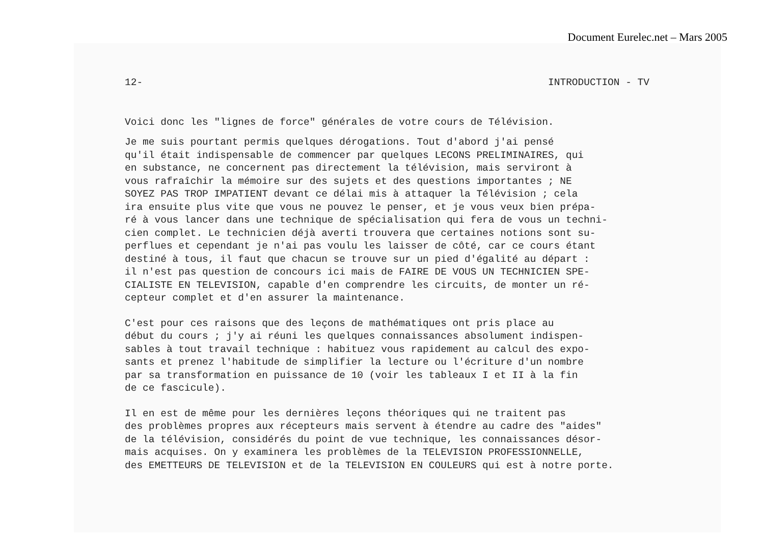Document Eurelec.net – Mars 2005
12- INTRODUCTION - TV
Voici donc les "lignes de force" générales de votre cours de Télévision.
Je me suis pourtant permis quelques dérogations. Tout d'abord j'ai pensé qu'il était indispensable de commencer par quelques LECONS PRELIMINAIRES, qui en substance, ne concernent pas directement la télévision, mais serviront à vous rafraîchir la mémoire sur des sujets et des questions importantes ; NE SOYEZ PAS TROP IMPATIENT devant ce délai mis à attaquer la Télévision ; cela ira ensuite plus vite que vous ne pouvez le penser, et je vous veux bien prépa- ré à vous lancer dans une technique de spécialisation qui fera de vous un techni- cien complet. Le technicien déjà averti trouvera que certaines notions sont su- perflues et cependant je n'ai pas voulu les laisser de côté, car ce cours étant destiné à tous, il faut que chacun se trouve sur un pied d'égalité au départ : il n'est pas question de concours ici mais de FAIRE DE VOUS UN TECHNICIEN SPE- CIALISTE EN TELEVISION, capable d'en comprendre les circuits, de monter un ré- cepteur complet et d'en assurer la maintenance.
C'est pour ces raisons que des leçons de mathématiques ont pris place au début du cours ; j'y ai réuni les quelques connaissances absolument indispen- sables à tout travail technique : habituez vous rapidement au calcul des expo- sants et prenez l'habitude de simplifier la lecture ou l'écriture d'un nombre par sa transformation en puissance de 10 (voir les tableaux I et II à la fin de ce fascicule).
Il en est de même pour les dernières leçons théoriques qui ne traitent pas des problèmes propres aux récepteurs mais servent à étendre au cadre des "aides" de la télévision, considérés du point de vue technique, les connaissances désor- mais acquises. On y examinera les problèmes de la TELEVISION PROFESSIONNELLE, des EMETTEURS DE TELEVISION et de la TELEVISION EN COULEURS qui est à notre porte.